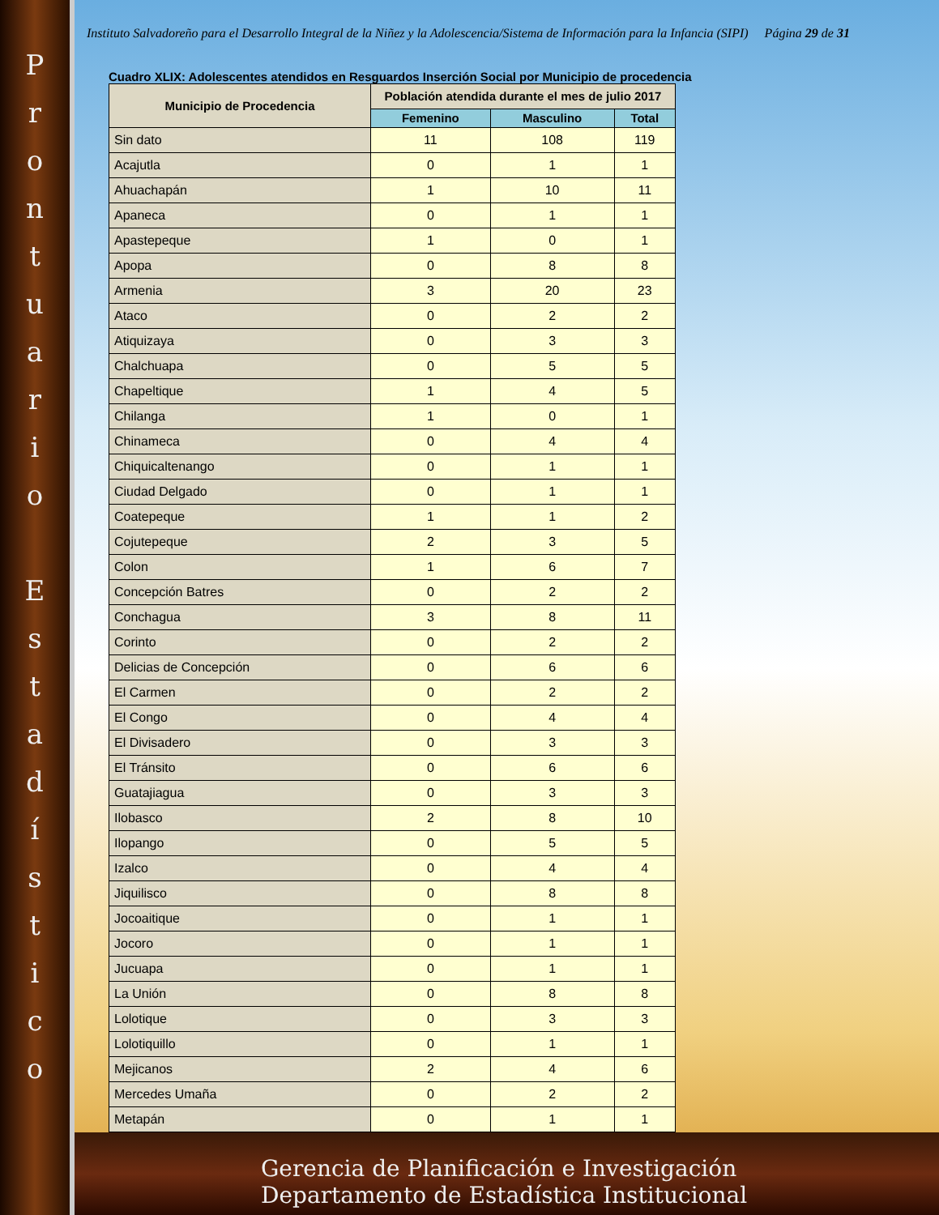Prontuario
Estadístico
Instituto Salvadoreño para el Desarrollo Integral de la Niñez y la Adolescencia/Sistema de Información para la Infancia (SIPI) Página 29 de 31
Cuadro XLIX: Adolescentes atendidos en Resguardos Inserción Social por Municipio de procedencia
| Municipio de Procedencia | Población atendida durante el mes de julio 2017 | | |
| --- | --- | --- | --- |
| | Femenino | Masculino | Total |
| Sin dato | 11 | 108 | 119 |
| Acajutla | 0 | 1 | 1 |
| Ahuachapán | 1 | 10 | 11 |
| Apaneca | 0 | 1 | 1 |
| Apastepeque | 1 | 0 | 1 |
| Apopa | 0 | 8 | 8 |
| Armenia | 3 | 20 | 23 |
| Ataco | 0 | 2 | 2 |
| Atiquizaya | 0 | 3 | 3 |
| Chalchuapa | 0 | 5 | 5 |
| Chapeltique | 1 | 4 | 5 |
| Chilanga | 1 | 0 | 1 |
| Chinameca | 0 | 4 | 4 |
| Chiquicaltenango | 0 | 1 | 1 |
| Ciudad Delgado | 0 | 1 | 1 |
| Coatepeque | 1 | 1 | 2 |
| Cojutepeque | 2 | 3 | 5 |
| Colon | 1 | 6 | 7 |
| Concepción Batres | 0 | 2 | 2 |
| Conchagua | 3 | 8 | 11 |
| Corinto | 0 | 2 | 2 |
| Delicias de Concepción | 0 | 6 | 6 |
| El Carmen | 0 | 2 | 2 |
| El Congo | 0 | 4 | 4 |
| El Divisadero | 0 | 3 | 3 |
| El Tránsito | 0 | 6 | 6 |
| Guatajiagua | 0 | 3 | 3 |
| Ilobasco | 2 | 8 | 10 |
| Ilopango | 0 | 5 | 5 |
| Izalco | 0 | 4 | 4 |
| Jiquilisco | 0 | 8 | 8 |
| Jocoaitique | 0 | 1 | 1 |
| Jocoro | 0 | 1 | 1 |
| Jucuapa | 0 | 1 | 1 |
| La Unión | 0 | 8 | 8 |
| Lolotique | 0 | 3 | 3 |
| Lolotiquillo | 0 | 1 | 1 |
| Mejicanos | 2 | 4 | 6 |
| Mercedes Umaña | 0 | 2 | 2 |
| Metapán | 0 | 1 | 1 |
Gerencia de Planificación e Investigación
Departamento de Estadística Institucional